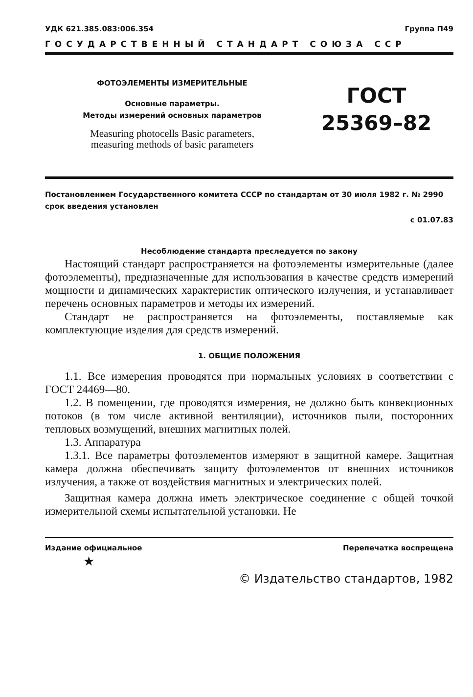УДК 621.385.083:006.354 Группа П49
ГОСУДАРСТВЕННЫЙ СТАНДАРТ СОЮЗА ССР
ФОТОЭЛЕМЕНТЫ ИЗМЕРИТЕЛЬНЫЕ
Основные параметры.
Методы измерений основных параметров
Measuring photocells Basic parameters,
measuring methods of basic parameters
ГОСТ
25369–82
Постановлением Государственного комитета СССР по стандартам от 30 июля 1982 г. № 2990 срок введения установлен
с 01.07.83
Несоблюдение стандарта преследуется по закону
Настоящий стандарт распространяется на фотоэлементы измерительные (далее фотоэлементы), предназначенные для использования в качестве средств измерений мощности и динамических характеристик оптического излучения, и устанавливает перечень основных параметров и методы их измерений.
Стандарт не распространяется на фотоэлементы, поставляемые как комплектующие изделия для средств измерений.
1. ОБЩИЕ ПОЛОЖЕНИЯ
1.1. Все измерения проводятся при нормальных условиях в соответствии с ГОСТ 24469—80.
1.2. В помещении, где проводятся измерения, не должно быть конвекционных потоков (в том числе активной вентиляции), источников пыли, посторонних тепловых возмущений, внешних магнитных полей.
1.3. Аппаратура
1.3.1. Все параметры фотоэлементов измеряют в защитной камере. Защитная камера должна обеспечивать защиту фотоэлементов от внешних источников излучения, а также от воздействия магнитных и электрических полей.
Защитная камера должна иметь электрическое соединение с общей точкой измерительной схемы испытательной установки. Не
Издание официальное Перепечатка воспрещена
★
© Издательство стандартов, 1982